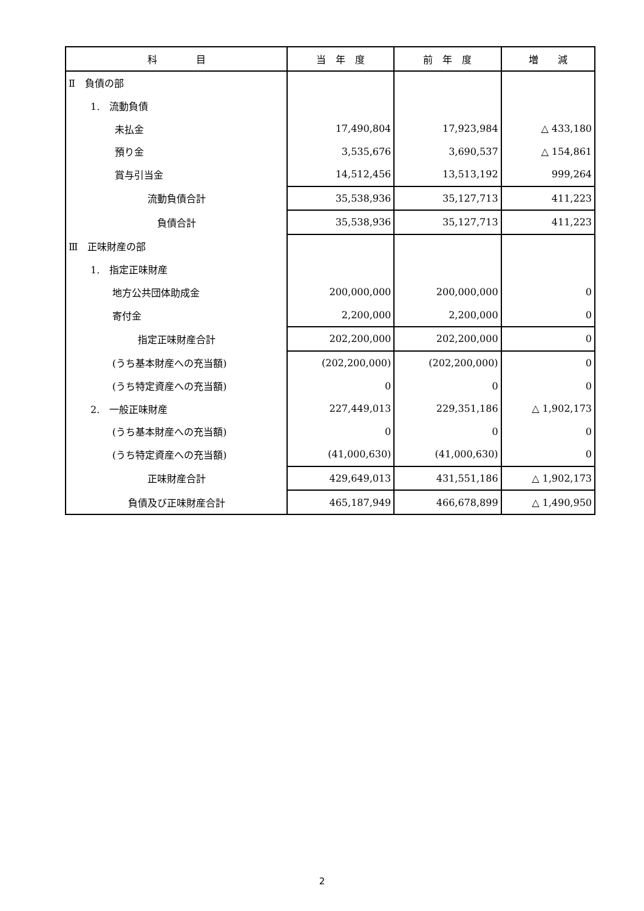| 科 目 | 当 年 度 | 前 年 度 | 増 減 |
| --- | --- | --- | --- |
| Ⅱ 負債の部 | | | |
| 1. 流動負債 | | | |
| 未払金 | 17,490,804 | 17,923,984 | △ 433,180 |
| 預り金 | 3,535,676 | 3,690,537 | △ 154,861 |
| 賞与引当金 | 14,512,456 | 13,513,192 | 999,264 |
| 流動負債合計 | 35,538,936 | 35,127,713 | 411,223 |
| 負債合計 | 35,538,936 | 35,127,713 | 411,223 |
| Ⅲ 正味財産の部 | | | |
| 1. 指定正味財産 | | | |
| 地方公共団体助成金 | 200,000,000 | 200,000,000 | 0 |
| 寄付金 | 2,200,000 | 2,200,000 | 0 |
| 指定正味財産合計 | 202,200,000 | 202,200,000 | 0 |
| (うち基本財産への充当額) | (202,200,000) | (202,200,000) | 0 |
| (うち特定資産への充当額) | 0 | 0 | 0 |
| 2. 一般正味財産 | 227,449,013 | 229,351,186 | △ 1,902,173 |
| (うち基本財産への充当額) | 0 | 0 | 0 |
| (うち特定資産への充当額) | (41,000,630) | (41,000,630) | 0 |
| 正味財産合計 | 429,649,013 | 431,551,186 | △ 1,902,173 |
| 負債及び正味財産合計 | 465,187,949 | 466,678,899 | △ 1,490,950 |
2